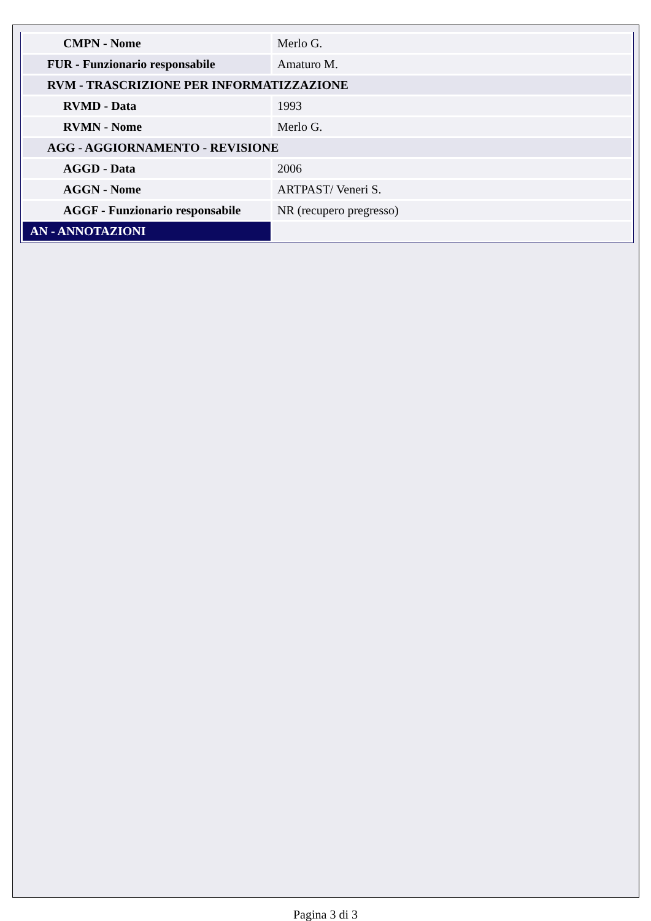| CMPN - Nome | Merlo G. |
| FUR - Funzionario responsabile | Amaturo M. |
| RVM - TRASCRIZIONE PER INFORMATIZZAZIONE | |
| RVMD - Data | 1993 |
| RVMN - Nome | Merlo G. |
| AGG - AGGIORNAMENTO - REVISIONE | |
| AGGD - Data | 2006 |
| AGGN - Nome | ARTPAST/ Veneri S. |
| AGGF - Funzionario responsabile | NR (recupero pregresso) |
| AN - ANNOTAZIONI | |
Pagina 3 di 3